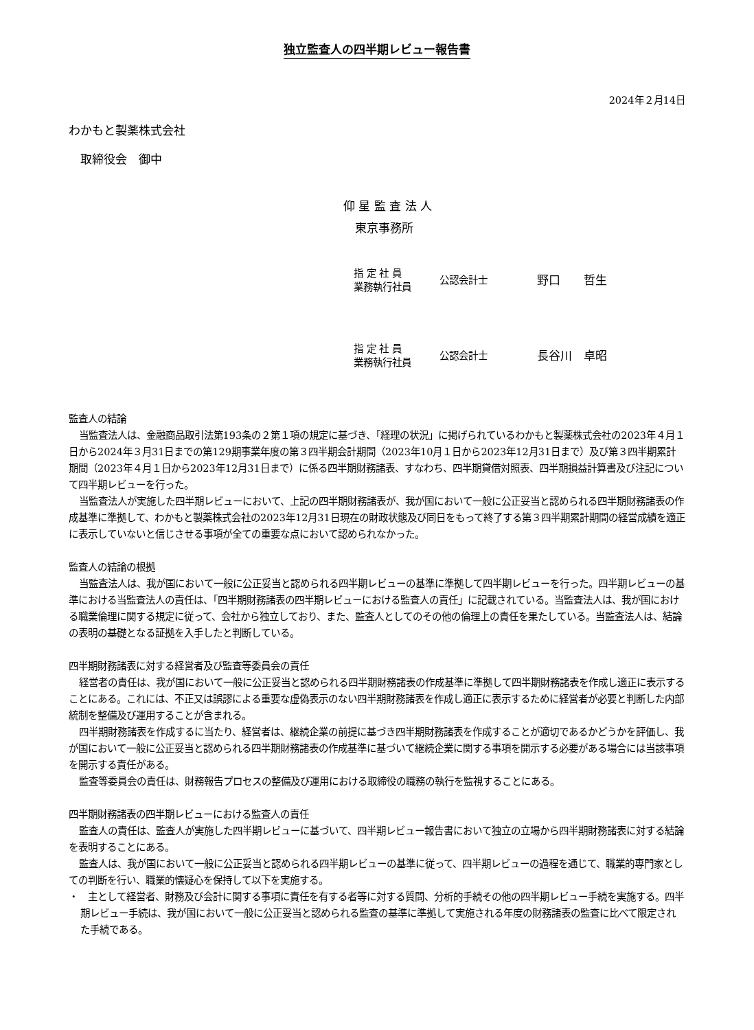独立監査人の四半期レビュー報告書
2024年２月14日
わかもと製薬株式会社
　取締役会　御中
仰 星 監 査 法 人
　東京事務所
指 定 社 員
業務執行社員
公認会計士
　野口　　哲生
指 定 社 員
業務執行社員
公認会計士
　長谷川　卓昭
監査人の結論
当監査法人は、金融商品取引法第193条の２第１項の規定に基づき、「経理の状況」に掲げられているわかもと製薬株式会社の2023年４月１日から2024年３月31日までの第129期事業年度の第３四半期会計期間（2023年10月１日から2023年12月31日まで）及び第３四半期累計期間（2023年４月１日から2023年12月31日まで）に係る四半期財務諸表、すなわち、四半期貸借対照表、四半期損益計算書及び注記について四半期レビューを行った。
当監査法人が実施した四半期レビューにおいて、上記の四半期財務諸表が、我が国において一般に公正妥当と認められる四半期財務諸表の作成基準に準拠して、わかもと製薬株式会社の2023年12月31日現在の財政状態及び同日をもって終了する第３四半期累計期間の経営成績を適正に表示していないと信じさせる事項が全ての重要な点において認められなかった。
監査人の結論の根拠
当監査法人は、我が国において一般に公正妥当と認められる四半期レビューの基準に準拠して四半期レビューを行った。四半期レビューの基準における当監査法人の責任は、「四半期財務諸表の四半期レビューにおける監査人の責任」に記載されている。当監査法人は、我が国における職業倫理に関する規定に従って、会社から独立しており、また、監査人としてのその他の倫理上の責任を果たしている。当監査法人は、結論の表明の基礎となる証拠を入手したと判断している。
四半期財務諸表に対する経営者及び監査等委員会の責任
経営者の責任は、我が国において一般に公正妥当と認められる四半期財務諸表の作成基準に準拠して四半期財務諸表を作成し適正に表示することにある。これには、不正又は誤謬による重要な虚偽表示のない四半期財務諸表を作成し適正に表示するために経営者が必要と判断した内部統制を整備及び運用することが含まれる。
四半期財務諸表を作成するに当たり、経営者は、継続企業の前提に基づき四半期財務諸表を作成することが適切であるかどうかを評価し、我が国において一般に公正妥当と認められる四半期財務諸表の作成基準に基づいて継続企業に関する事項を開示する必要がある場合には当該事項を開示する責任がある。
監査等委員会の責任は、財務報告プロセスの整備及び運用における取締役の職務の執行を監視することにある。
四半期財務諸表の四半期レビューにおける監査人の責任
監査人の責任は、監査人が実施した四半期レビューに基づいて、四半期レビュー報告書において独立の立場から四半期財務諸表に対する結論を表明することにある。
監査人は、我が国において一般に公正妥当と認められる四半期レビューの基準に従って、四半期レビューの過程を通じて、職業的専門家としての判断を行い、職業的懐疑心を保持して以下を実施する。
・　主として経営者、財務及び会計に関する事項に責任を有する者等に対する質問、分析的手続その他の四半期レビュー手続を実施する。四半期レビュー手続は、我が国において一般に公正妥当と認められる監査の基準に準拠して実施される年度の財務諸表の監査に比べて限定された手続である。